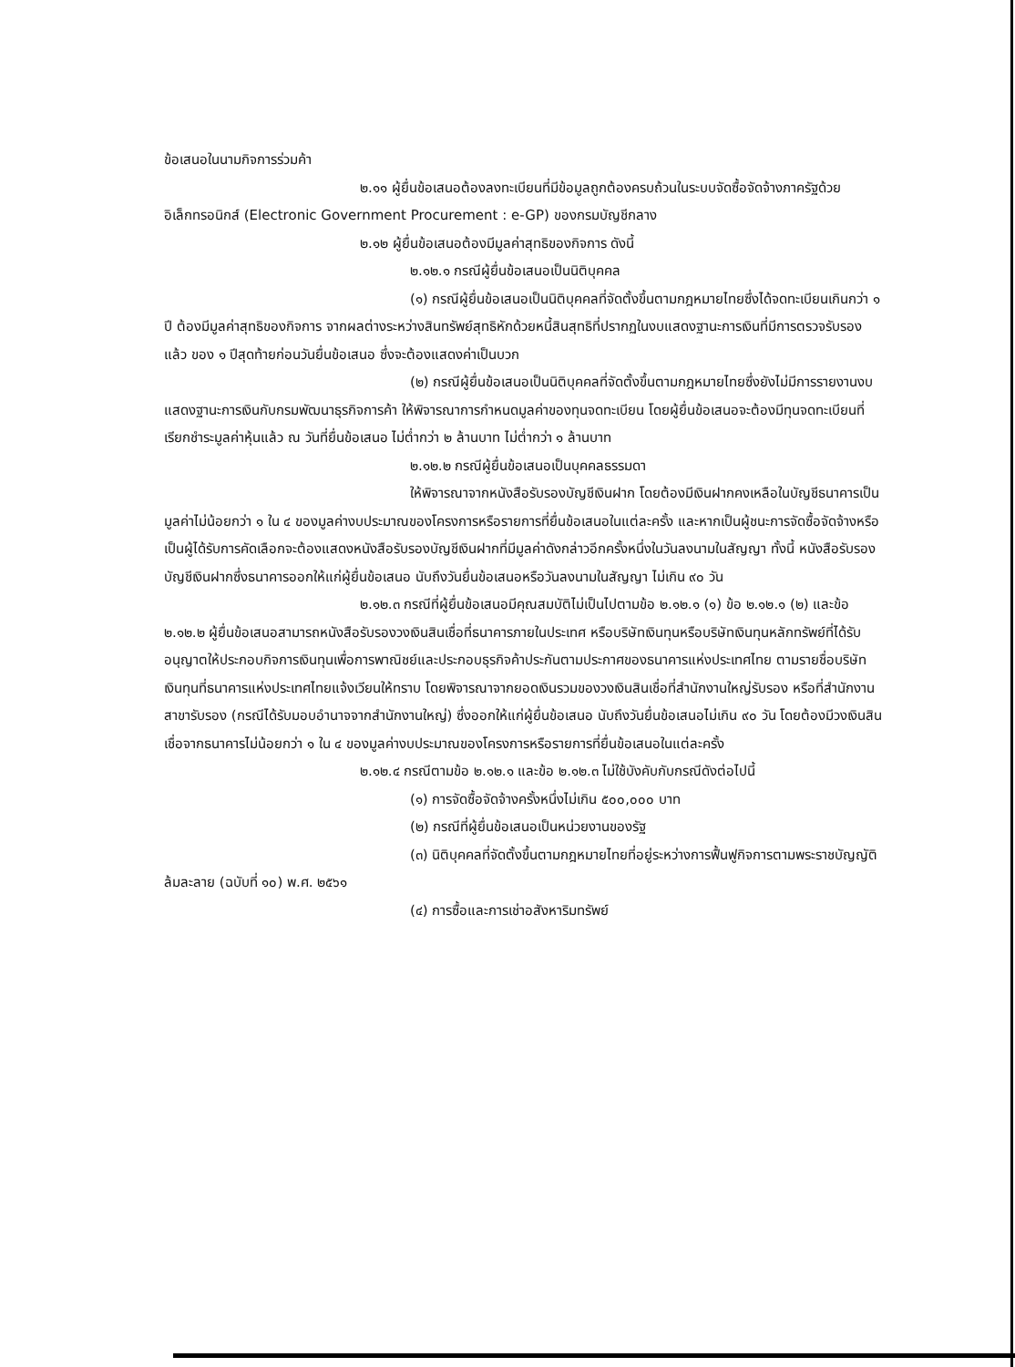ข้อเสนอในนามกิจการร่วมค้า
๒.๑๑ ผู้ยื่นข้อเสนอต้องลงทะเบียนที่มีข้อมูลถูกต้องครบถ้วนในระบบจัดซื้อจัดจ้างภาครัฐด้วยอิเล็กทรอนิกส์ (Electronic Government Procurement : e-GP) ของกรมบัญชีกลาง
๒.๑๒ ผู้ยื่นข้อเสนอต้องมีมูลค่าสุทธิของกิจการ ดังนี้
๒.๑๒.๑ กรณีผู้ยื่นข้อเสนอเป็นนิติบุคคล
(๑) กรณีผู้ยื่นข้อเสนอเป็นนิติบุคคลที่จัดตั้งขึ้นตามกฎหมายไทยซึ่งได้จดทะเบียนเกินกว่า ๑ ปี ต้องมีมูลค่าสุทธิของกิจการ จากผลต่างระหว่างสินทรัพย์สุทธิหักด้วยหนี้สินสุทธิที่ปรากฏในงบแสดงฐานะการเงินที่มีการตรวจรับรองแล้ว ของ ๑ ปีสุดท้ายก่อนวันยื่นข้อเสนอ ซึ่งจะต้องแสดงค่าเป็นบวก
(๒) กรณีผู้ยื่นข้อเสนอเป็นนิติบุคคลที่จัดตั้งขึ้นตามกฎหมายไทยซึ่งยังไม่มีการรายงานงบแสดงฐานะการเงินกับกรมพัฒนาธุรกิจการค้า ให้พิจารณาการกำหนดมูลค่าของทุนจดทะเบียน โดยผู้ยื่นข้อเสนอจะต้องมีทุนจดทะเบียนที่เรียกชำระมูลค่าหุ้นแล้ว ณ วันที่ยื่นข้อเสนอ ไม่ต่ำกว่า ๒ ล้านบาท ไม่ต่ำกว่า ๑ ล้านบาท
๒.๑๒.๒ กรณีผู้ยื่นข้อเสนอเป็นบุคคลธรรมดา
ให้พิจารณาจากหนังสือรับรองบัญชีเงินฝาก โดยต้องมีเงินฝากคงเหลือในบัญชีธนาคารเป็นมูลค่าไม่น้อยกว่า ๑ ใน ๔ ของมูลค่างบประมาณของโครงการหรือรายการที่ยื่นข้อเสนอในแต่ละครั้ง และหากเป็นผู้ชนะการจัดซื้อจัดจ้างหรือเป็นผู้ได้รับการคัดเลือกจะต้องแสดงหนังสือรับรองบัญชีเงินฝากที่มีมูลค่าดังกล่าวอีกครั้งหนึ่งในวันลงนามในสัญญา ทั้งนี้ หนังสือรับรองบัญชีเงินฝากซึ่งธนาคารออกให้แก่ผู้ยื่นข้อเสนอ นับถึงวันยื่นข้อเสนอหรือวันลงนามในสัญญา ไม่เกิน ๙๐ วัน
๒.๑๒.๓ กรณีที่ผู้ยื่นข้อเสนอมีคุณสมบัติไม่เป็นไปตามข้อ ๒.๑๒.๑ (๑) ข้อ ๒.๑๒.๑ (๒) และข้อ ๒.๑๒.๒ ผู้ยื่นข้อเสนอสามารถหนังสือรับรองวงเงินสินเชื่อที่ธนาคารภายในประเทศ หรือบริษัทเงินทุนหรือบริษัทเงินทุนหลักทรัพย์ที่ได้รับอนุญาตให้ประกอบกิจการเงินทุนเพื่อการพาณิชย์และประกอบธุรกิจค้าประกันตามประกาศของธนาคารแห่งประเทศไทย ตามรายชื่อบริษัทเงินทุนที่ธนาคารแห่งประเทศไทยแจ้งเวียนให้ทราบ โดยพิจารณาจากยอดเงินรวมของวงเงินสินเชื่อที่สำนักงานใหญ่รับรอง หรือที่สำนักงานสาขารับรอง (กรณีได้รับมอบอำนาจจากสำนักงานใหญ่) ซึ่งออกให้แก่ผู้ยื่นข้อเสนอ นับถึงวันยื่นข้อเสนอไม่เกิน ๙๐ วัน โดยต้องมีวงเงินสินเชื่อจากธนาคารไม่น้อยกว่า ๑ ใน ๔ ของมูลค่างบประมาณของโครงการหรือรายการที่ยื่นข้อเสนอในแต่ละครั้ง
๒.๑๒.๔ กรณีตามข้อ ๒.๑๒.๑ และข้อ ๒.๑๒.๓ ไม่ใช้บังคับกับกรณีดังต่อไปนี้
(๑) การจัดซื้อจัดจ้างครั้งหนึ่งไม่เกิน ๕๐๐,๐๐๐ บาท
(๒) กรณีที่ผู้ยื่นข้อเสนอเป็นหน่วยงานของรัฐ
(๓) นิติบุคคลที่จัดตั้งขึ้นตามกฎหมายไทยที่อยู่ระหว่างการฟื้นฟูกิจการตามพระราชบัญญัติล้มละลาย (ฉบับที่ ๑๐) พ.ศ. ๒๕๖๑
(๔) การซื้อและการเช่าอสังหาริมทรัพย์